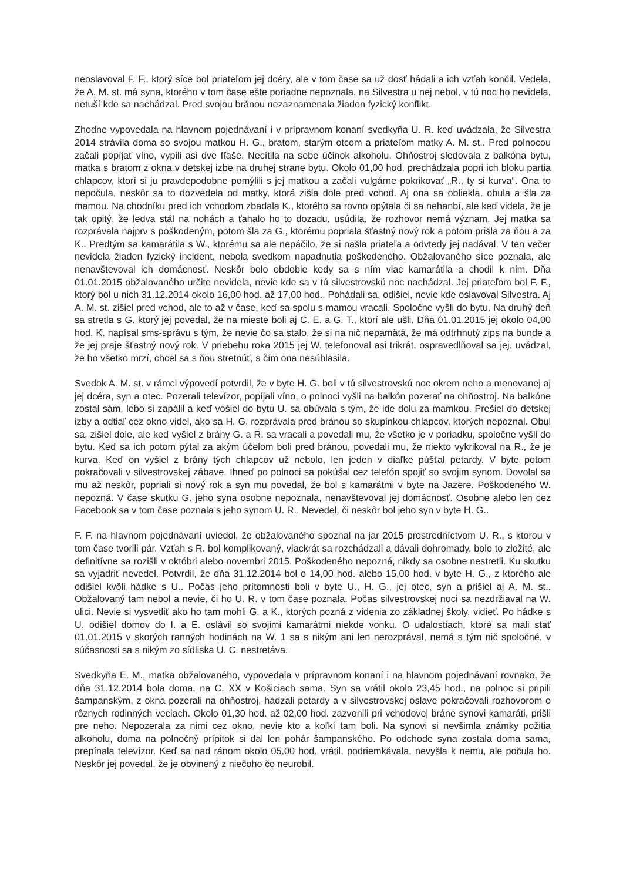neoslavoval F. F., ktorý síce bol priateľom jej dcéry, ale v tom čase sa už dosť hádali a ich vzťah končil. Vedela, že A. M. st. má syna, ktorého v tom čase ešte poriadne nepoznala, na Silvestra u nej nebol, v tú noc ho nevidela, netuší kde sa nachádzal. Pred svojou bránou nezaznamenala žiaden fyzický konflikt.
Zhodne vypovedala na hlavnom pojednávaní i v prípravnom konaní svedkyňa U. R. keď uvádzala, že Silvestra 2014 strávila doma so svojou matkou H. G., bratom, starým otcom a priateľom matky A. M. st.. Pred polnocou začali popíjať víno, vypili asi dve fľaše. Necítila na sebe účinok alkoholu. Ohňostroj sledovala z balkóna bytu, matka s bratom z okna v detskej izbe na druhej strane bytu. Okolo 01,00 hod. prechádzala popri ich bloku partia chlapcov, ktorí si ju pravdepodobne pomýlili s jej matkou a začali vulgárne pokrikovať „R., ty si kurva“. Ona to nepočula, neskôr sa to dozvedela od matky, ktorá zišla dole pred vchod. Aj ona sa obliekla, obula a šla za mamou. Na chodníku pred ich vchodom zbadala K., ktorého sa rovno opýtala či sa nehanbí, ale keď videla, že je tak opitý, že ledva stál na nohách a ťahalo ho to dozadu, usúdila, že rozhovor nemá význam. Jej matka sa rozprávala najprv s poškodeným, potom šla za G., ktorému popriala šťastný nový rok a potom prišla za ňou a za K.. Predtým sa kamarátila s W., ktorému sa ale nepáčilo, že si našla priateľa a odvtedy jej nadával. V ten večer nevidela žiaden fyzický incident, nebola svedkom napadnutia poškodeného. Obžalovaného síce poznala, ale nenavštevoval ich domácnosť. Neskôr bolo obdobie kedy sa s ním viac kamarátila a chodil k nim. Dňa 01.01.2015 obžalovaného určite nevidela, nevie kde sa v tú silvestrovskú noc nachádzal. Jej priateľom bol F. F., ktorý bol u nich 31.12.2014 okolo 16,00 hod. až 17,00 hod.. Pohádali sa, odišiel, nevie kde oslavoval Silvestra. Aj A. M. st. zišiel pred vchod, ale to až v čase, keď sa spolu s mamou vracali. Spoločne vyšli do bytu. Na druhý deň sa stretla s G. ktorý jej povedal, že na mieste boli aj C. E. a G. T., ktorí ale ušli. Dňa 01.01.2015 jej okolo 04,00 hod. K. napísal sms-správu s tým, že nevie čo sa stalo, že si na nič nepamätá, že má odtrhnutý zips na bunde a že jej praje šťastný nový rok. V priebehu roka 2015 jej W. telefonoval asi trikrát, ospravedlňoval sa jej, uvádzal, že ho všetko mrzí, chcel sa s ňou stretnúť, s čím ona nesúhlasila.
Svedok A. M. st. v rámci výpovedí potvrdil, že v byte H. G. boli v tú silvestrovskú noc okrem neho a menovanej aj jej dcéra, syn a otec. Pozerali televízor, popíjali víno, o polnoci vyšli na balkón pozerať na ohňostroj. Na balkóne zostal sám, lebo si zapálil a keď vošiel do bytu U. sa obúvala s tým, že ide dolu za mamkou. Prešiel do detskej izby a odtiaľ cez okno videl, ako sa H. G. rozprávala pred bránou so skupinkou chlapcov, ktorých nepoznal. Obul sa, zišiel dole, ale keď vyšiel z brány G. a R. sa vracali a povedali mu, že všetko je v poriadku, spoločne vyšli do bytu. Keď sa ich potom pýtal za akým účelom boli pred bránou, povedali mu, že niekto vykrikoval na R., že je kurva. Keď on vyšiel z brány tých chlapcov už nebolo, len jeden v diaľke púšťal petardy. V byte potom pokračovali v silvestrovskej zábave. Ihneď po polnoci sa pokúšal cez telefón spojiť so svojim synom. Dovolal sa mu až neskôr, popriali si nový rok a syn mu povedal, že bol s kamarátmi v byte na Jazere. Poškodeného W. nepozná. V čase skutku G. jeho syna osobne nepoznala, nenavštevoval jej domácnosť. Osobne alebo len cez Facebook sa v tom čase poznala s jeho synom U. R.. Nevedel, či neskôr bol jeho syn v byte H. G..
F. F. na hlavnom pojednávaní uviedol, že obžalovaného spoznal na jar 2015 prostredníctvom U. R., s ktorou v tom čase tvorili pár. Vzťah s R. bol komplikovaný, viackrát sa rozchádzali a dávali dohromady, bolo to zložité, ale definitívne sa rozišli v októbri alebo novembri 2015. Poškodeného nepozná, nikdy sa osobne nestretli. Ku skutku sa vyjadriť nevedel. Potvrdil, že dňa 31.12.2014 bol o 14,00 hod. alebo 15,00 hod. v byte H. G., z ktorého ale odišiel kvôli hádke s U.. Počas jeho prítomnosti boli v byte U., H. G., jej otec, syn a prišiel aj A. M. st.. Obžalovaný tam nebol a nevie, či ho U. R. v tom čase poznala. Počas silvestrovskej noci sa nezdržiaval na W. ulici. Nevie si vysvetliť ako ho tam mohli G. a K., ktorých pozná z videnia zo základnej školy, vidieť. Po hádke s U. odišiel domov do I. a E. oslávil so svojimi kamarátmi niekde vonku. O udalostiach, ktoré sa mali stať 01.01.2015 v skorých ranných hodinách na W. 1 sa s nikým ani len nerozprával, nemá s tým nič spoločné, v súčasnosti sa s nikým zo sídliska U. C. nestretáva.
Svedkyňa E. M., matka obžalovaného, vypovedala v prípravnom konaní i na hlavnom pojednávaní rovnako, že dňa 31.12.2014 bola doma, na C. XX v Košiciach sama. Syn sa vrátil okolo 23,45 hod., na polnoc si pripili šampanským, z okna pozerali na ohňostroj, hádzali petardy a v silvestrovskej oslave pokračovali rozhovorom o rôznych rodinných veciach. Okolo 01,30 hod. až 02,00 hod. zazvonili pri vchodovej bráne synovi kamaráti, prišli pre neho. Nepozerala za nimi cez okno, nevie kto a koľkí tam boli. Na synovi si nevšimla známky požitia alkoholu, doma na polnočný prípitok si dal len pohár šampanského. Po odchode syna zostala doma sama, prepínala televízor. Keď sa nad ránom okolo 05,00 hod. vrátil, podriemkávala, nevyšla k nemu, ale počula ho. Neskôr jej povedal, že je obvinený z niečoho čo neurobil.